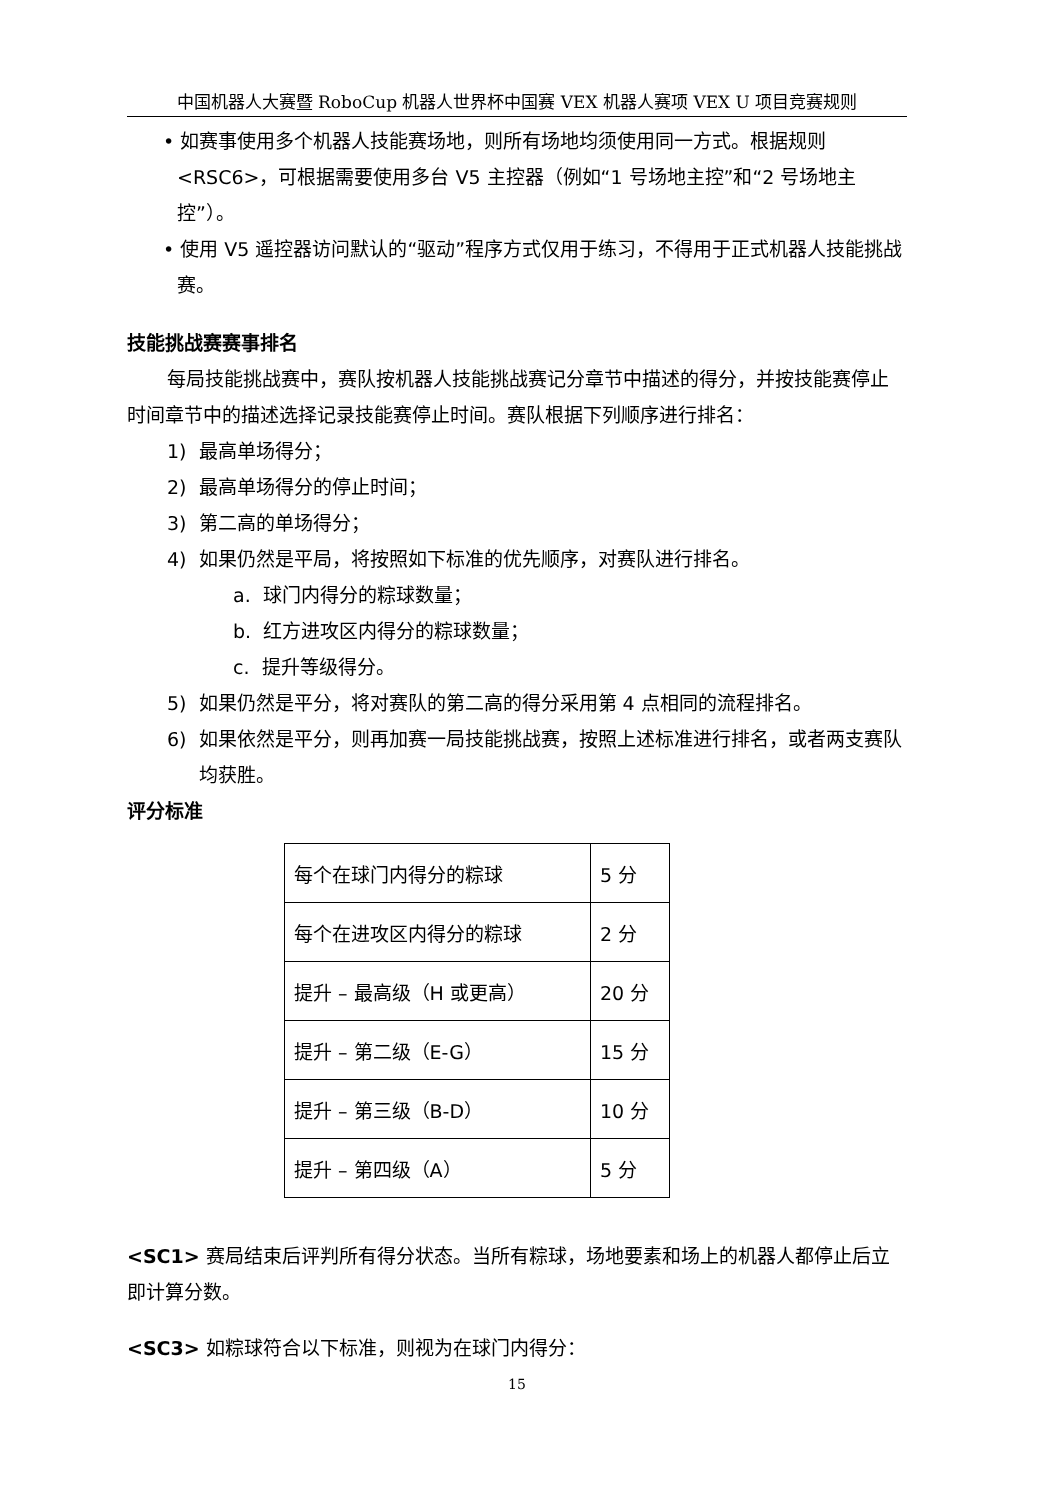中国机器人大赛暨 RoboCup 机器人世界杯中国赛 VEX 机器人赛项 VEX U 项目竞赛规则
• 如赛事使用多个机器人技能赛场地，则所有场地均须使用同一方式。根据规则<RSC6>，可根据需要使用多台 V5 主控器（例如“1 号场地主控”和“2 号场地主控”）。
• 使用 V5 遥控器访问默认的“驱动”程序方式仅用于练习，不得用于正式机器人技能挑战赛。
技能挑战赛赛事排名
每局技能挑战赛中，赛队按机器人技能挑战赛记分章节中描述的得分，并按技能赛停止时间章节中的描述选择记录技能赛停止时间。赛队根据下列顺序进行排名：
1) 最高单场得分；
2) 最高单场得分的停止时间；
3) 第二高的单场得分；
4) 如果仍然是平局，将按照如下标准的优先顺序，对赛队进行排名。
a. 球门内得分的粽球数量；
b. 红方进攻区内得分的粽球数量；
c. 提升等级得分。
5) 如果仍然是平分，将对赛队的第二高的得分采用第 4 点相同的流程排名。
6) 如果依然是平分，则再加赛一局技能挑战赛，按照上述标准进行排名，或者两支赛队均获胜。
评分标准
| 每个在球门内得分的粽球 | 5 分 |
| 每个在进攻区内得分的粽球 | 2 分 |
| 提升 – 最高级（H 或更高） | 20 分 |
| 提升 – 第二级（E-G） | 15 分 |
| 提升 – 第三级（B-D） | 10 分 |
| 提升 – 第四级（A） | 5 分 |
<SC1> 赛局结束后评判所有得分状态。当所有粽球，场地要素和场上的机器人都停止后立即计算分数。
<SC3> 如粽球符合以下标准，则视为在球门内得分：
15